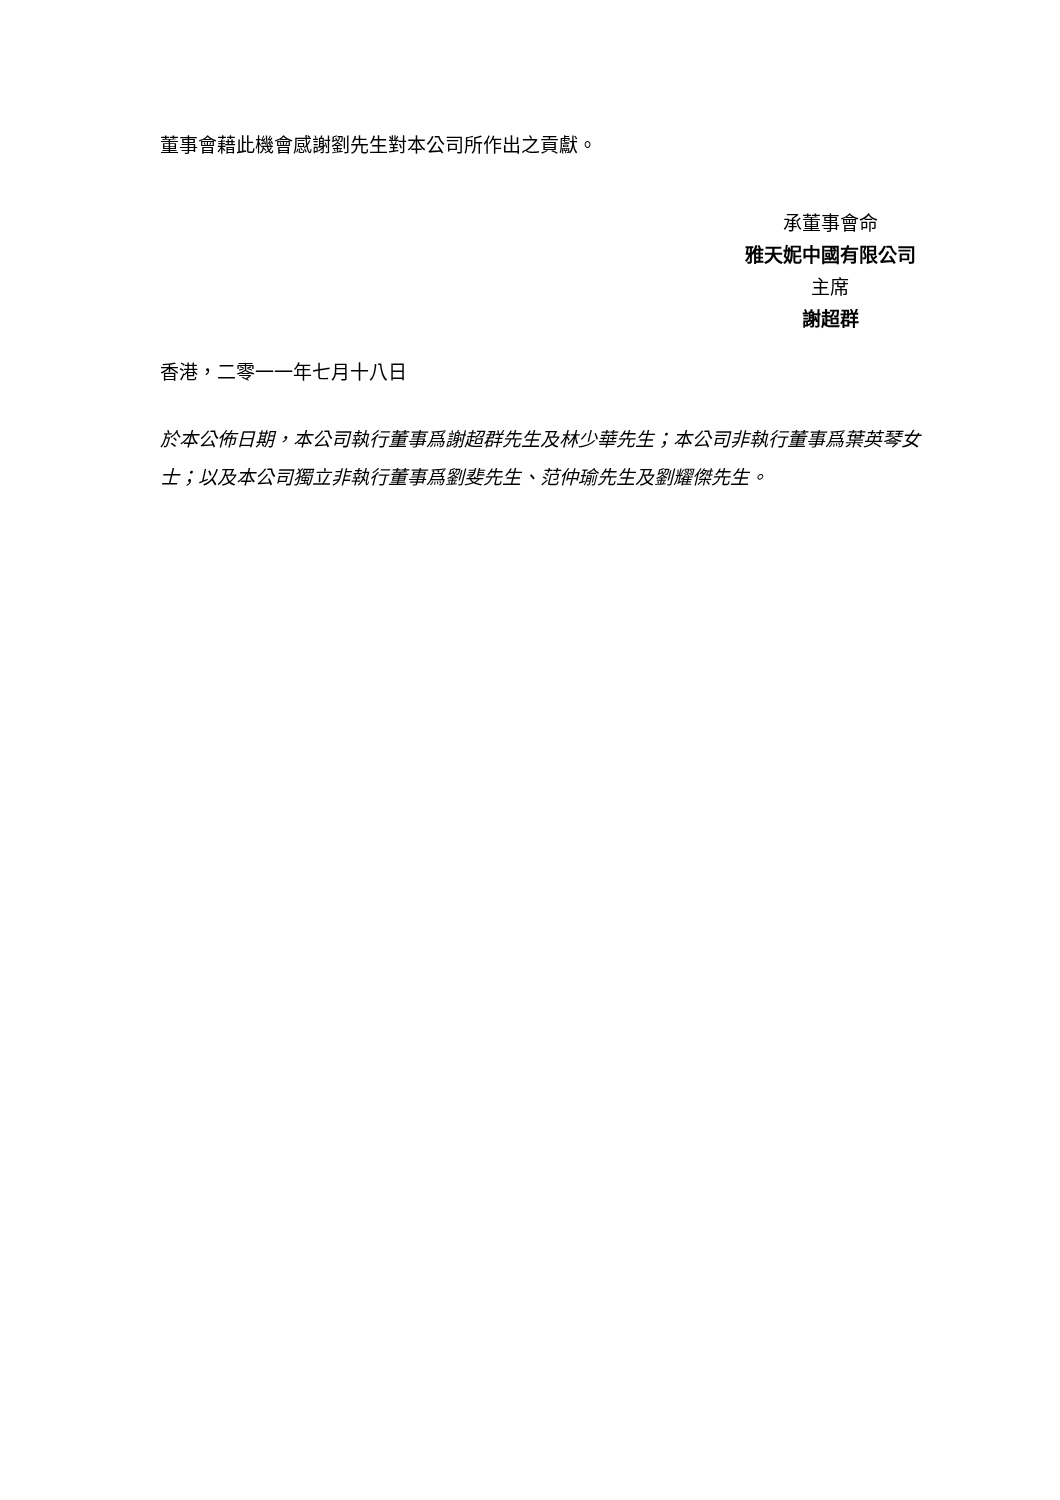董事會藉此機會感謝劉先生對本公司所作出之貢獻。
承董事會命
雅天妮中國有限公司
主席
謝超群
香港，二零一一年七月十八日
於本公佈日期，本公司執行董事爲謝超群先生及林少華先生；本公司非執行董事爲葉英琴女士；以及本公司獨立非執行董事爲劉斐先生、范仲瑜先生及劉耀傑先生。